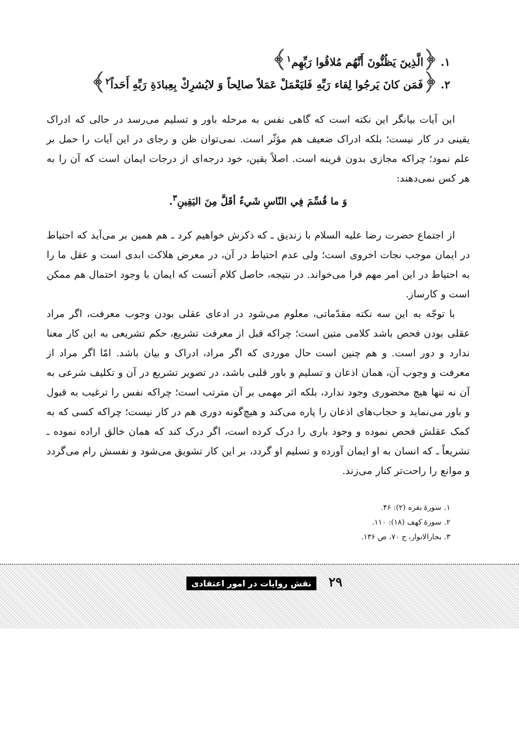۱. ﴿الَّذِينَ يَظُنُّونَ أَنَّهُم مُلاقُوا رَبِّهِم<sup>۱</sup>﴾
۲. ﴿فَمَن كانَ يَرجُوا لِقاء رَبِّهِ فَليَعْمَلْ عَمَلاً صالِحاً وَ لايُشرِكْ بِعِبادَةِ رَبِّهِ أَحَداً<sup>۲</sup>﴾
این آیات بیانگر این نکته است که گاهی نفس به مرحله باور و تسلیم می‌رسد در حالی که ادراک یقینی در کار نیست؛ بلکه ادراک ضعیف هم مؤثّر است. نمی‌توان ظن و رجای در این آیات را حمل بر علم نمود؛ چراکه مجازی بدون قرینه است. اصلاً یقین، خود درجه‌ای از درجات ایمان است که آن را به هر کس نمی‌دهند:
وَ ما قُسِّمَ فِي النّاسِ شَيءٌ أقَلَّ مِنَ اليَقِينِ<sup>۳</sup>.
از اجتماع حضرت رضا علیه السلام با زندیق ـ که ذکرش خواهیم کرد ـ هم همین بر می‌آید که احتیاط در ایمان موجب نجات اخروی است؛ ولی عدم احتیاط در آن، در معرض هلاکت ابدی است و عقل ما را به احتیاط در این امر مهم فرا می‌خواند. در نتیجه، حاصل کلام آنست که ایمان با وجود احتمال هم ممکن است و کارساز.
با توجّه به این سه نکته مقدّماتی، معلوم می‌شود در ادعای عقلی بودن وجوب معرفت، اگر مراد عقلی بودن فحص باشد کلامی متین است؛ چراکه قبل از معرفت تشریع، حکم تشریعی به این کار معنا ندارد و دور است. و هم چنین است حال موردی که اگر مراد، ادراک و بیان باشد. امّا اگر مراد از معرفت و وجوب آن، همان اذعان و تسلیم و باور قلبی باشد، در تصویر تشریع در آن و تکلیف شرعی به آن نه تنها هیچ محضوری وجود ندارد، بلکه اثر مهمی بر آن مترتب است؛ چراکه نفس را ترغیب به قبول و باور می‌نماید و حجاب‌های اذعان را پاره می‌کند و هیچ‌گونه دوری هم در کار نیست؛ چراکه کسی که به کمک عقلش فحص نموده و وجود باری را درک کرده است، اگر درک کند که همان خالق اراده نموده ـ تشریعاً ـ که انسان به او ایمان آورده و تسلیم او گردد، بر این کار تشویق می‌شود و نفسش رام می‌گردد و موانع را راحت‌تر کنار می‌زند.
۱. سورهٔ بقره (۲): ۴۶.
۲. سورهٔ کهف (۱۸): ۱۱۰.
۳. بحارالانوار، ج ۷۰، ص ۱۳۶.
۲۹ نقش روایات در امور اعتقادی